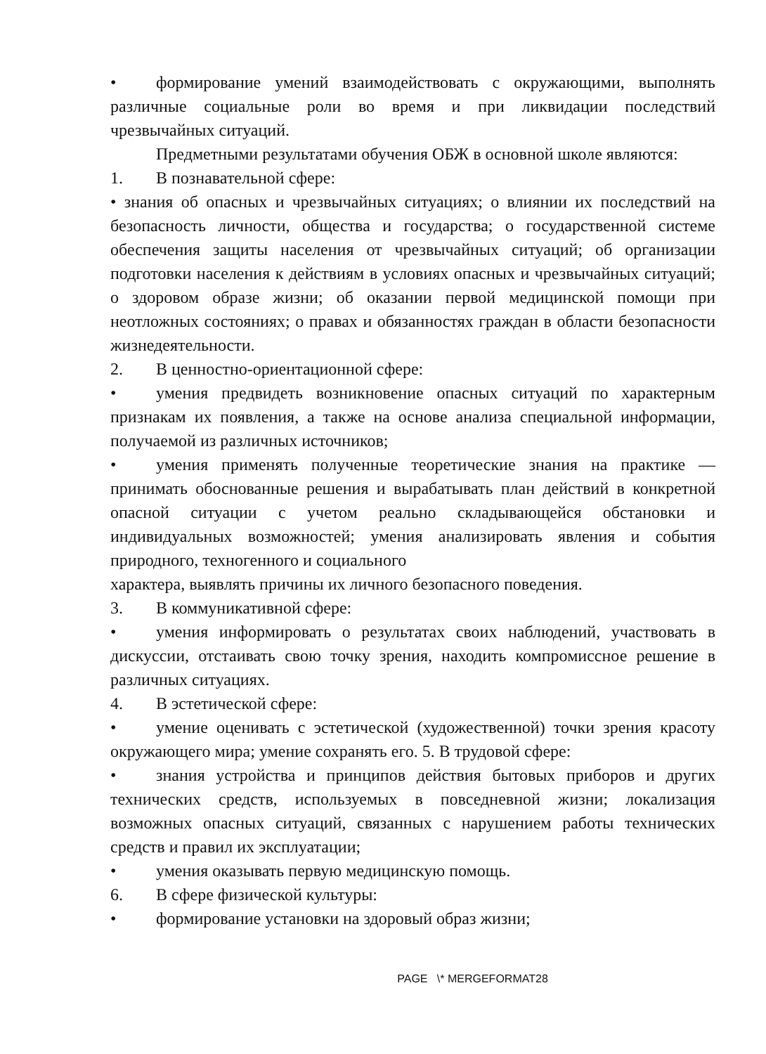• формирование умений взаимодействовать с окружающими, выполнять различные социальные роли во время и при ликвидации последствий чрезвычайных ситуаций.
Предметными результатами обучения ОБЖ в основной школе являются:
1. В познавательной сфере:
• знания об опасных и чрезвычайных ситуациях; о влиянии их последствий на безопасность личности, общества и государства; о государственной системе обеспечения защиты населения от чрезвычайных ситуаций; об организации подготовки населения к действиям в условиях опасных и чрезвычайных ситуаций; о здоровом образе жизни; об оказании первой медицинской помощи при неотложных состояниях; о правах и обязанностях граждан в области безопасности жизнедеятельности.
2. В ценностно-ориентационной сфере:
• умения предвидеть возникновение опасных ситуаций по характерным признакам их появления, а также на основе анализа специальной информации, получаемой из различных источников;
• умения применять полученные теоретические знания на практике — принимать обоснованные решения и вырабатывать план действий в конкретной опасной ситуации с учетом реально складывающейся обстановки и индивидуальных возможностей; умения анализировать явления и события природного, техногенного и социального
характера, выявлять причины их личного безопасного поведения.
3. В коммуникативной сфере:
• умения информировать о результатах своих наблюдений, участвовать в дискуссии, отстаивать свою точку зрения, находить компромиссное решение в различных ситуациях.
4. В эстетической сфере:
• умение оценивать с эстетической (художественной) точки зрения красоту окружающего мира; умение сохранять его. 5. В трудовой сфере:
• знания устройства и принципов действия бытовых приборов и других технических средств, используемых в повседневной жизни; локализация возможных опасных ситуаций, связанных с нарушением работы технических средств и правил их эксплуатации;
• умения оказывать первую медицинскую помощь.
6. В сфере физической культуры:
• формирование установки на здоровый образ жизни;
PAGE \* MERGEFORMAT28